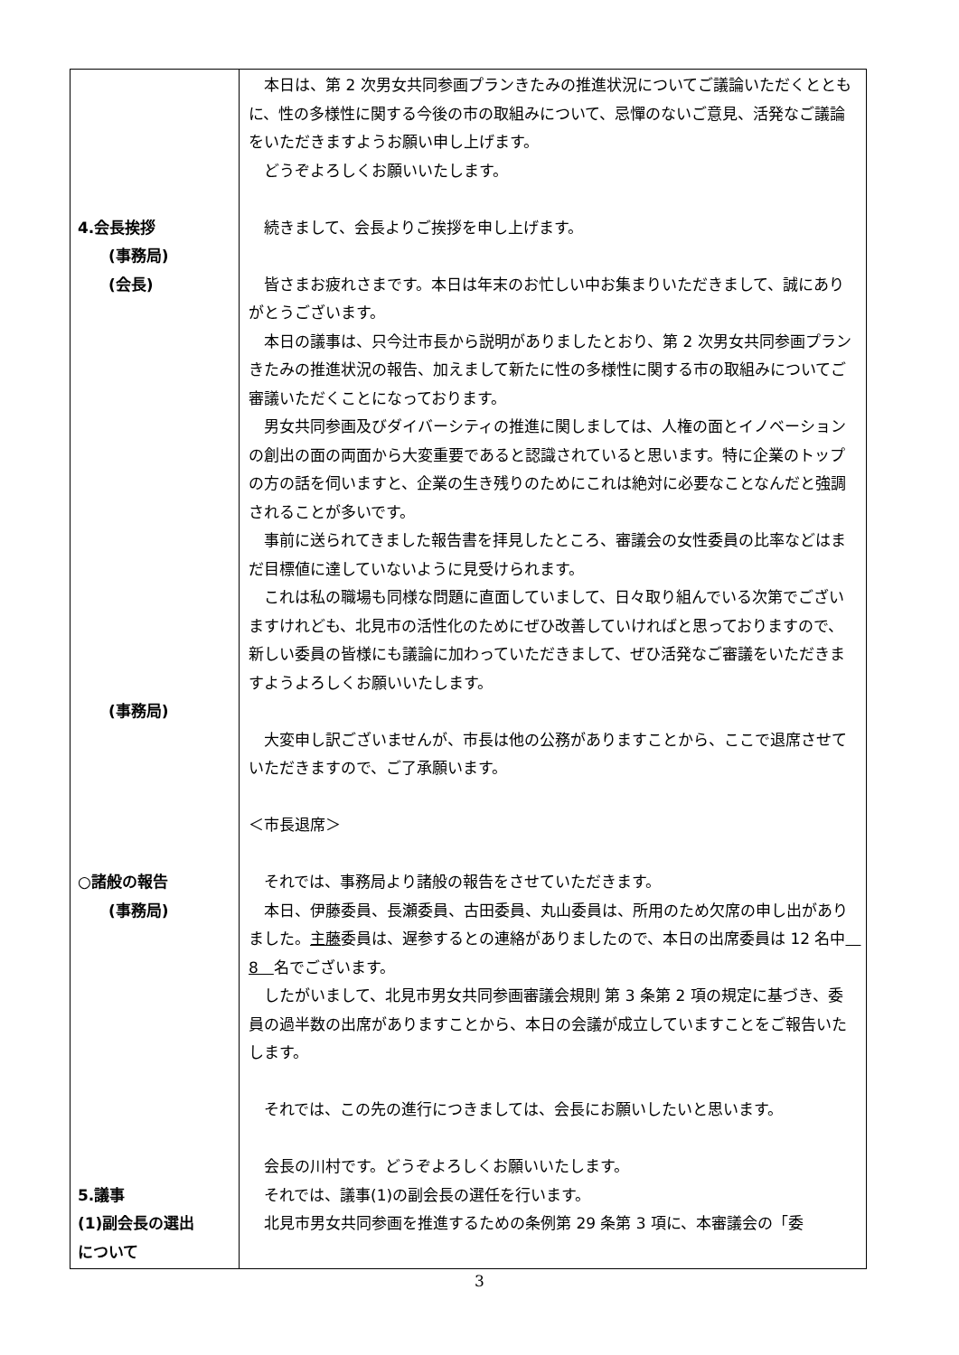| 4.会長挨拶 (事務局) (会長) (事務局) ○諸般の報告 (事務局) 5.議事 (1)副会長の選出 について | 本日は、第 2 次男女共同参画プランきたみの推進状況についてご議論いただくとともに、性の多様性に関する今後の市の取組みについて、忌憚のないご意見、活発なご議論をいただきますようお願い申し上げます。 どうぞよろしくお願いいたします。 続きまして、会長よりご挨拶を申し上げます。 皆さまお疲れさまです。本日は年末のお忙しい中お集まりいただきまして、誠にありがとうございます。 本日の議事は、只今辻市長から説明がありましたとおり、第 2 次男女共同参画プランきたみの推進状況の報告、加えまして新たに性の多様性に関する市の取組みについてご審議いただくことになっております。 男女共同参画及びダイバーシティの推進に関しましては、人権の面とイノベーションの創出の面の両面から大変重要であると認識されていると思います。特に企業のトップの方の話を伺いますと、企業の生き残りのためにこれは絶対に必要なことなんだと強調されることが多いです。 事前に送られてきました報告書を拝見したところ、審議会の女性委員の比率などはまだ目標値に達していないように見受けられます。 これは私の職場も同様な問題に直面していまして、日々取り組んでいる次第でございますけれども、北見市の活性化のためにぜひ改善していければと思っておりますので、新しい委員の皆様にも議論に加わっていただきまして、ぜひ活発なご審議をいただきますようよろしくお願いいたします。 大変申し訳ございませんが、市長は他の公務がありますことから、ここで退席させていただきますので、ご了承願います。 ＜市長退席＞ それでは、事務局より諸般の報告をさせていただきます。 本日、伊藤委員、長瀬委員、古田委員、丸山委員は、所用のため欠席の申し出がありました。 主藤 委員は、遅参するとの連絡がありましたので、本日の出席委員は 12 名中 8 名でございます。 したがいまして、北見市男女共同参画審議会規則 第 3 条第 2 項の規定に基づき、委員の過半数の出席がありますことから、本日の会議が成立していますことをご報告いたします。 それでは、この先の進行につきましては、会長にお願いしたいと思います。 会長の川村です。どうぞよろしくお願いいたします。 それでは、議事(1)の副会長の選任を行います。 北見市男女共同参画を推進するための条例第 29 条第 3 項に、本審議会の「委 |
3